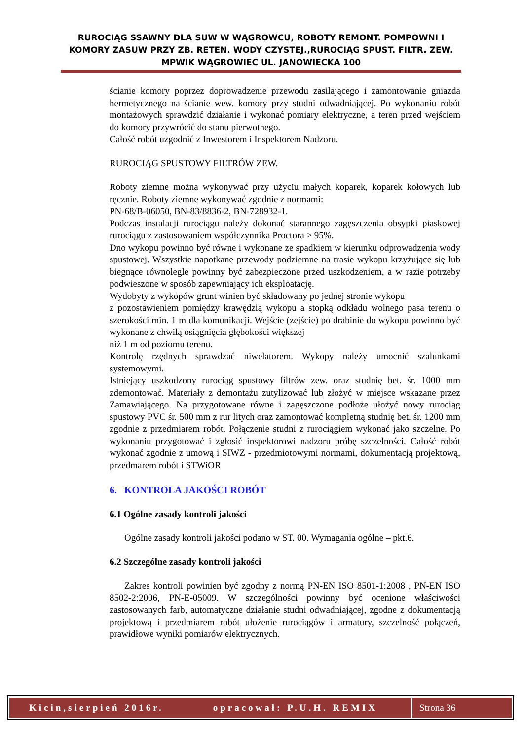RUROCIĄG SSAWNY DLA SUW W WĄGROWCU, ROBOTY REMONT. POMPOWNI I KOMORY ZASUW PRZY ZB. RETEN. WODY CZYSTEJ.,RUROCIĄG SPUST. FILTR. ZEW. MPWIK WĄGROWIEC UL. JANOWIECKA 100
ścianie komory poprzez doprowadzenie przewodu zasilającego i zamontowanie gniazda hermetycznego na ścianie wew. komory przy studni odwadniającej. Po wykonaniu robót montażowych sprawdzić działanie i wykonać pomiary elektryczne, a teren przed wejściem do komory przywrócić do stanu pierwotnego.
Całość robót uzgodnić z Inwestorem i Inspektorem Nadzoru.
RUROCIĄG SPUSTOWY FILTRÓW ZEW.
Roboty ziemne można wykonywać przy użyciu małych koparek, koparek kołowych lub ręcznie. Roboty ziemne wykonywać zgodnie z normami:
PN-68/B-06050, BN-83/8836-2, BN-728932-1.
Podczas instalacji rurociągu należy dokonać starannego zagęszczenia obsypki piaskowej rurociągu z zastosowaniem współczynnika Proctora > 95%.
Dno wykopu powinno być równe i wykonane ze spadkiem w kierunku odprowadzenia wody spustowej. Wszystkie napotkane przewody podziemne na trasie wykopu krzyżujące się lub biegnące równolegle powinny być zabezpieczone przed uszkodzeniem, a w razie potrzeby podwieszone w sposób zapewniający ich eksploatację.
Wydobyty z wykopów grunt winien być składowany po jednej stronie wykopu
z pozostawieniem pomiędzy krawędzią wykopu a stopką odkładu wolnego pasa terenu o szerokości min. 1 m dla komunikacji. Wejście (zejście) po drabinie do wykopu powinno być wykonane z chwilą osiągnięcia głębokości większej
niż 1 m od poziomu terenu.
Kontrolę rzędnych sprawdzać niwelatorem. Wykopy należy umocnić szalunkami systemowymi.
Istniejący uszkodzony rurociąg spustowy filtrów zew. oraz studnię bet. śr. 1000 mm zdemontować. Materiały z demontażu zutylizować lub złożyć w miejsce wskazane przez Zamawiającego. Na przygotowane równe i zagęszczone podłoże ułożyć nowy rurociąg spustowy PVC śr. 500 mm z rur litych oraz zamontować kompletną studnię bet. śr. 1200 mm zgodnie z przedmiarem robót. Połączenie studni z rurociągiem wykonać jako szczelne. Po wykonaniu przygotować i zgłosić inspektorowi nadzoru próbę szczelności. Całość robót wykonać zgodnie z umową i SIWZ - przedmiotowymi normami, dokumentacją projektową, przedmarem robót i STWiOR
6. KONTROLA JAKOŚCI ROBÓT
6.1 Ogólne zasady kontroli jakości
Ogólne zasady kontroli jakości podano w ST. 00. Wymagania ogólne – pkt.6.
6.2 Szczególne zasady kontroli jakości
Zakres kontroli powinien być zgodny z normą PN-EN ISO 8501-1:2008 , PN-EN ISO 8502-2:2006, PN-E-05009. W szczególności powinny być ocenione właściwości zastosowanych farb, automatyczne działanie studni odwadniającej, zgodne z dokumentacją projektową i przedmiarem robót ułożenie rurociągów i armatury, szczelność połączeń, prawidłowe wyniki pomiarów elektrycznych.
Kicin,sierpień 2016r. opracował: P.U.H. REMIX
Strona 36